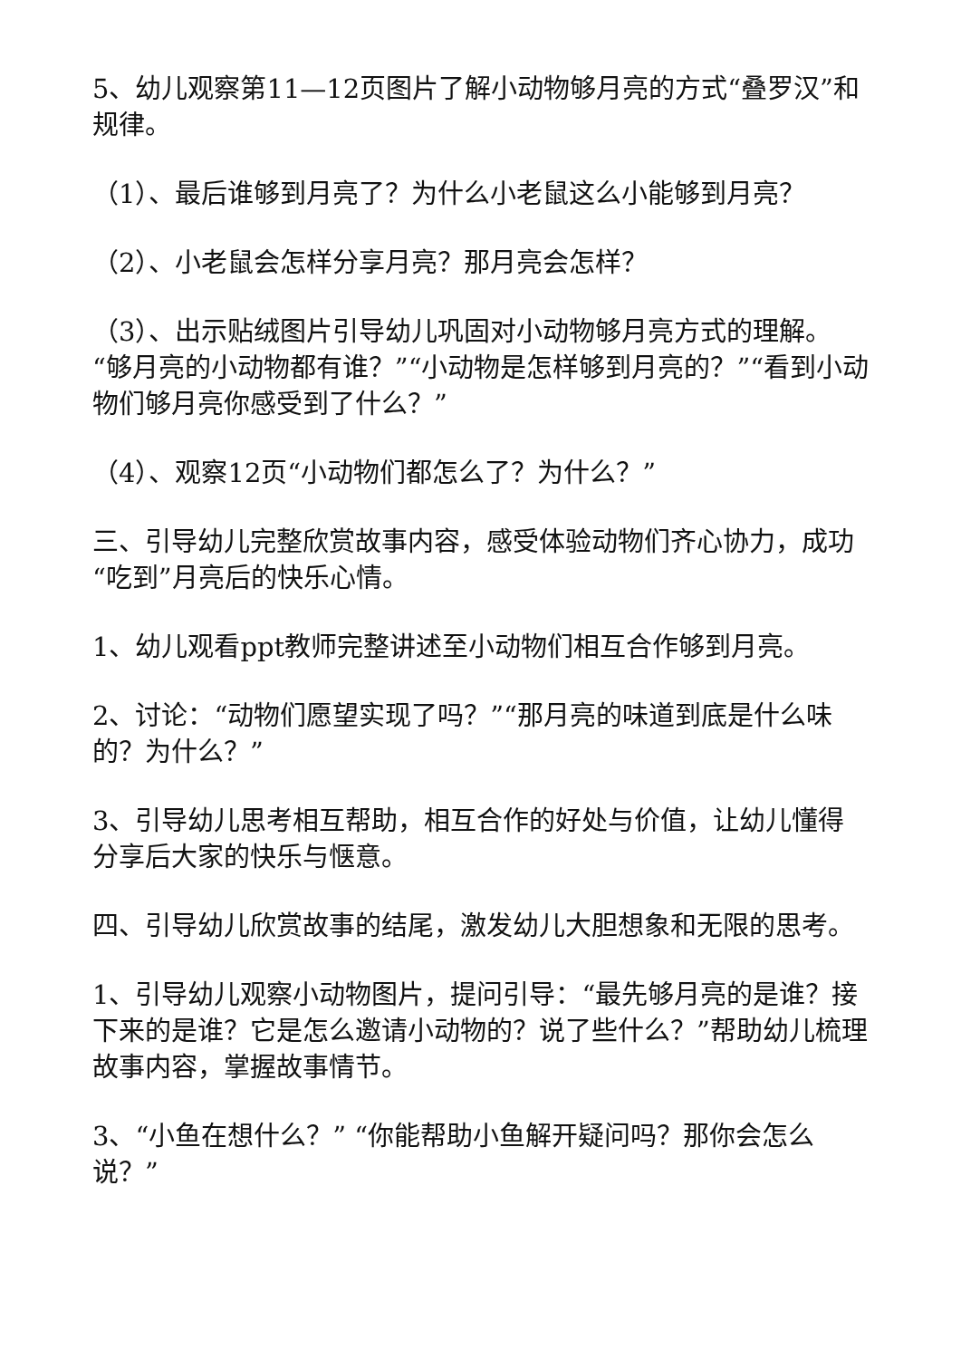5、幼儿观察第11—12页图片了解小动物够月亮的方式“叠罗汉”和规律。
（1）、最后谁够到月亮了？为什么小老鼠这么小能够到月亮？
（2）、小老鼠会怎样分享月亮？那月亮会怎样？
（3）、出示贴绒图片引导幼儿巩固对小动物够月亮方式的理解。“够月亮的小动物都有谁？”“小动物是怎样够到月亮的？”“看到小动物们够月亮你感受到了什么？”
（4）、观察12页“小动物们都怎么了？为什么？”
三、引导幼儿完整欣赏故事内容，感受体验动物们齐心协力，成功“吃到”月亮后的快乐心情。
1、幼儿观看ppt教师完整讲述至小动物们相互合作够到月亮。
2、讨论：“动物们愿望实现了吗？”“那月亮的味道到底是什么味的？为什么？”
3、引导幼儿思考相互帮助，相互合作的好处与价值，让幼儿懂得分享后大家的快乐与惬意。
四、引导幼儿欣赏故事的结尾，激发幼儿大胆想象和无限的思考。
1、引导幼儿观察小动物图片，提问引导：“最先够月亮的是谁？接下来的是谁？它是怎么邀请小动物的？说了些什么？”帮助幼儿梳理故事内容，掌握故事情节。
3、“小鱼在想什么？” “你能帮助小鱼解开疑问吗？那你会怎么说？”